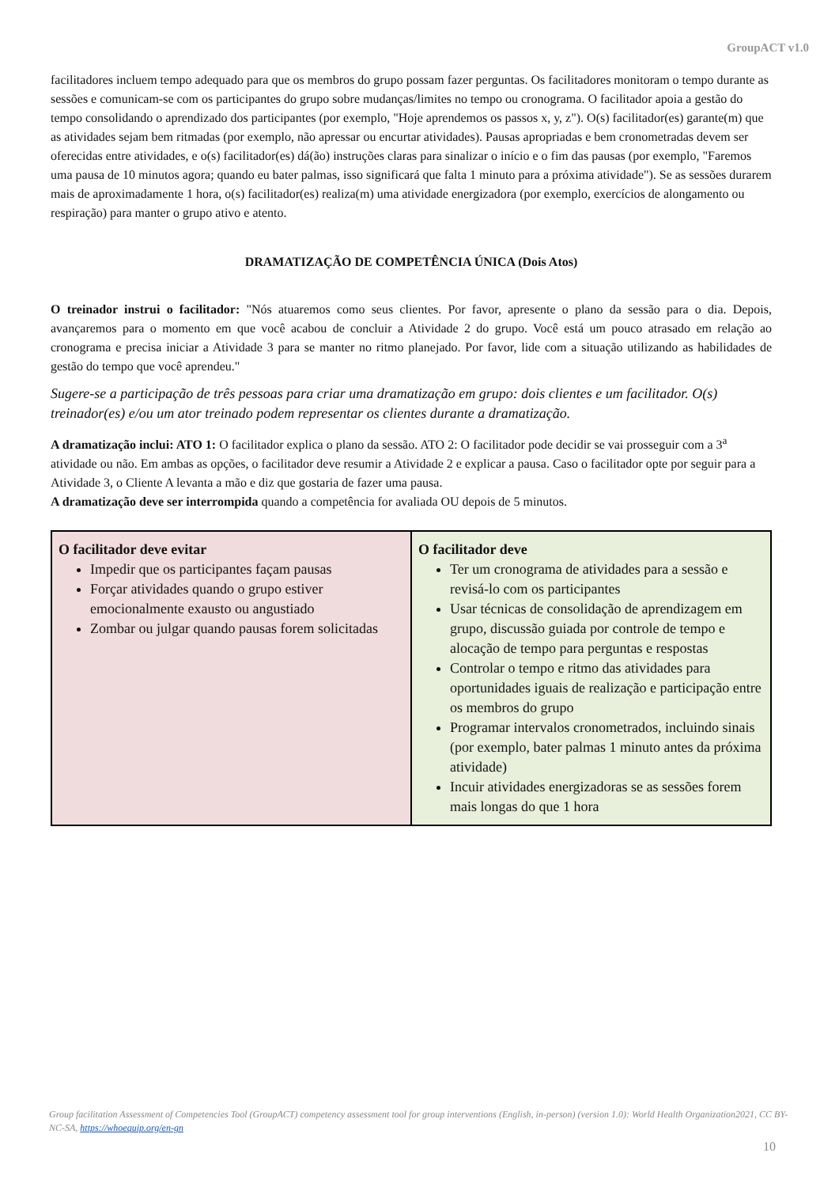GroupACT v1.0
facilitadores incluem tempo adequado para que os membros do grupo possam fazer perguntas. Os facilitadores monitoram o tempo durante as sessões e comunicam-se com os participantes do grupo sobre mudanças/limites no tempo ou cronograma. O facilitador apoia a gestão do tempo consolidando o aprendizado dos participantes (por exemplo, "Hoje aprendemos os passos x, y, z"). O(s) facilitador(es) garante(m) que as atividades sejam bem ritmadas (por exemplo, não apressar ou encurtar atividades). Pausas apropriadas e bem cronometradas devem ser oferecidas entre atividades, e o(s) facilitador(es) dá(ão) instruções claras para sinalizar o início e o fim das pausas (por exemplo, "Faremos uma pausa de 10 minutos agora; quando eu bater palmas, isso significará que falta 1 minuto para a próxima atividade"). Se as sessões durarem mais de aproximadamente 1 hora, o(s) facilitador(es) realiza(m) uma atividade energizadora (por exemplo, exercícios de alongamento ou respiração) para manter o grupo ativo e atento.
DRAMATIZAÇÃO DE COMPETÊNCIA ÚNICA (Dois Atos)
O treinador instrui o facilitador: "Nós atuaremos como seus clientes. Por favor, apresente o plano da sessão para o dia. Depois, avançaremos para o momento em que você acabou de concluir a Atividade 2 do grupo. Você está um pouco atrasado em relação ao cronograma e precisa iniciar a Atividade 3 para se manter no ritmo planejado. Por favor, lide com a situação utilizando as habilidades de gestão do tempo que você aprendeu."
Sugere-se a participação de três pessoas para criar uma dramatização em grupo: dois clientes e um facilitador. O(s) treinador(es) e/ou um ator treinado podem representar os clientes durante a dramatização.
A dramatização inclui: ATO 1: O facilitador explica o plano da sessão. ATO 2: O facilitador pode decidir se vai prosseguir com a 3<sup>a</sup> atividade ou não. Em ambas as opções, o facilitador deve resumir a Atividade 2 e explicar a pausa. Caso o facilitador opte por seguir para a Atividade 3, o Cliente A levanta a mão e diz que gostaria de fazer uma pausa.
A dramatização deve ser interrompida quando a competência for avaliada OU depois de 5 minutos.
| O facilitador deve evitar Impedir que os participantes façam pausas Forçar atividades quando o grupo estiver emocionalmente exausto ou angustiado Zombar ou julgar quando pausas forem solicitadas | O facilitador deve Ter um cronograma de atividades para a sessão e revisá-lo com os participantes Usar técnicas de consolidação de aprendizagem em grupo, discussão guiada por controle de tempo e alocação de tempo para perguntas e respostas Controlar o tempo e ritmo das atividades para oportunidades iguais de realização e participação entre os membros do grupo Programar intervalos cronometrados, incluindo sinais (por exemplo, bater palmas 1 minuto antes da próxima atividade) Incuir atividades energizadoras se as sessões forem mais longas do que 1 hora |
Group facilitation Assessment of Competencies Tool (GroupACT) competency assessment tool for group interventions (English, in-person) (version 1.0): World Health Organization2021, CC BY-NC-SA, https://whoequip.org/en-gn
10